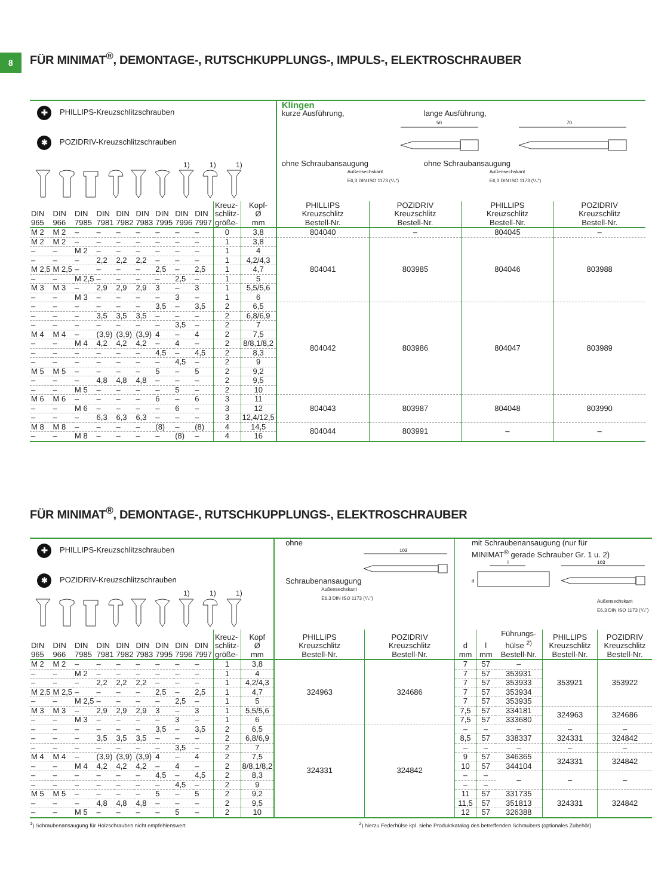8
FÜR MINIMAT<sup>®</sup>, DEMONTAGE-, RUTSCHKUPPLUNGS-, IMPULS-, ELEKTROSCHRAUBER
| ✚ PHILLIPS-Kreuzschlitzschrauben ✱ POZIDRIV-Kreuzschlitzschrauben 1) 1) 1) | | | | | | | | | | | Klingen kurze Ausführung, ohne Schraubansaugung 50 Außensechskant E6,3 DIN ISO 1173 (¹/₄") lange Ausführung, ohne Schraubansaugung 70 Außensechskant E6,3 DIN ISO 1173 (¹/₄") | | | |
| --- | --- | --- | --- | --- | --- | --- | --- | --- | --- | --- | --- | --- | --- | --- |
| DIN 965 | DIN 966 | DIN 7985 | DIN 7981 | DIN 7982 | DIN 7983 | DIN 7995 | DIN 7996 | DIN 7997 | Kreuz- schlitz- größe- | Kopf- Ø mm | PHILLIPS Kreuzschlitz Bestell-Nr. | POZIDRIV Kreuzschlitz Bestell-Nr. | PHILLIPS Kreuzschlitz Bestell-Nr. | POZIDRIV Kreuzschlitz Bestell-Nr. |
| M 2 | M 2 | – | – | – | – | – | – | – | 0 | 3,8 | 804040 | – | 804045 | – |
| M 2 | M 2 | – | – | – | – | – | – | – | 1 | 3,8 | 804041 | 803985 | 804046 | 803988 |
| – | – | M 2 | – | – | – | – | – | – | 1 | 4 | | | | |
| – | – | – | 2,2 | 2,2 | 2,2 | – | – | – | 1 | 4,2/4,3 | | | | |
| M 2,5 | M 2,5 | – | – | – | – | 2,5 | – | 2,5 | 1 | 4,7 | | | | |
| – | – | M 2,5 | – | – | – | – | 2,5 | – | 1 | 5 | | | | |
| M 3 | M 3 | – | 2,9 | 2,9 | 2,9 | 3 | – | 3 | 1 | 5,5/5,6 | | | | |
| – | – | M 3 | – | – | – | – | 3 | – | 1 | 6 | | | | |
| – | – | – | – | – | – | 3,5 | – | 3,5 | 2 | 6,5 | 804042 | 803986 | 804047 | 803989 |
| – | – | – | 3,5 | 3,5 | 3,5 | – | – | – | 2 | 6,8/6,9 | | | | |
| – | – | – | – | – | – | – | 3,5 | – | 2 | 7 | | | | |
| M 4 | M 4 | – | (3,9) | (3,9) | (3,9) | 4 | – | 4 | 2 | 7,5 | | | | |
| – | – | M 4 | 4,2 | 4,2 | 4,2 | – | 4 | – | 2 | 8/8,1/8,2 | | | | |
| – | – | – | – | – | – | 4,5 | – | 4,5 | 2 | 8,3 | | | | |
| – | – | – | – | – | – | – | 4,5 | – | 2 | 9 | | | | |
| M 5 | M 5 | – | – | – | – | 5 | – | 5 | 2 | 9,2 | | | | |
| – | – | – | 4,8 | 4,8 | 4,8 | – | – | – | 2 | 9,5 | | | | |
| – | – | M 5 | – | – | – | – | 5 | – | 2 | 10 | | | | |
| M 6 | M 6 | – | – | – | – | 6 | – | 6 | 3 | 11 | 804043 | 803987 | 804048 | 803990 |
| – | – | M 6 | – | – | – | – | 6 | – | 3 | 12 | | | | |
| – | – | – | 6,3 | 6,3 | 6,3 | – | – | – | 3 | 12,4/12,5 | | | | |
| M 8 | M 8 | – | – | – | – | (8) | – | (8) | 4 | 14,5 | 804044 | 803991 | – | – |
| – | – | M 8 | – | – | – | – | (8) | – | 4 | 16 | | | | |
FÜR MINIMAT<sup>®</sup>, DEMONTAGE-, RUTSCHKUPPLUNGS-, ELEKTROSCHRAUBER
| ✚ PHILLIPS-Kreuzschlitzschrauben ✱ POZIDRIV-Kreuzschlitzschrauben 1) 1) 1) | | | | | | | | | | | ohne Schraubenansaugung 103 Außensechskant E6,3 DIN ISO 1173 (¹/₄") | | mit Schraubenansaugung (nur für MINIMAT<sup>®</sup> gerade Schrauber Gr. 1 u. 2) l d 103 Außensechskant E6,3 DIN ISO 1173 (¹/₄") | | | | |
| --- | --- | --- | --- | --- | --- | --- | --- | --- | --- | --- | --- | --- | --- | --- | --- | --- | --- |
| DIN 965 | DIN 966 | DIN 7985 | DIN 7981 | DIN 7982 | DIN 7983 | DIN 7995 | DIN 7996 | DIN 7997 | Kreuz- schlitz- größe- | Kopf Ø mm | PHILLIPS Kreuzschlitz Bestell-Nr. | POZIDRIV Kreuzschlitz Bestell-Nr. | d mm | l mm | Führungs- hülse <sup>2)</sup> Bestell-Nr. | PHILLIPS Kreuzschlitz Bestell-Nr. | POZIDRIV Kreuzschlitz Bestell-Nr. |
| M 2 | M 2 | – | – | – | – | – | – | – | 1 | 3,8 | 324963 | 324686 | 7 | 57 | – | 353921 | 353922 |
| – | – | M 2 | – | – | – | – | – | – | 1 | 4 | | | 7 | 57 | 353931 | | |
| – | – | – | 2,2 | 2,2 | 2,2 | – | – | – | 1 | 4,2/4,3 | | | 7 | 57 | 353933 | | |
| M 2,5 | M 2,5 | – | – | – | – | 2,5 | – | 2,5 | 1 | 4,7 | | | 7 | 57 | 353934 | | |
| – | – | M 2,5 | – | – | – | – | 2,5 | – | 1 | 5 | | | 7 | 57 | 353935 | | |
| M 3 | M 3 | – | 2,9 | 2,9 | 2,9 | 3 | – | 3 | 1 | 5,5/5,6 | | | 7,5 | 57 | 334181 | 324963 | 324686 |
| – | – | M 3 | – | – | – | – | 3 | – | 1 | 6 | | | 7,5 | 57 | 333680 | | |
| – | – | – | – | – | – | 3,5 | – | 3,5 | 2 | 6,5 | 324331 | 324842 | – | – | – | – | – |
| – | – | – | 3,5 | 3,5 | 3,5 | – | – | – | 2 | 6,8/6,9 | | | 8,5 | 57 | 338337 | 324331 | 324842 |
| – | – | – | – | – | – | – | 3,5 | – | 2 | 7 | | | – | – | – | – | – |
| M 4 | M 4 | – | (3,9) | (3,9) | (3,9) | 4 | – | 4 | 2 | 7,5 | | | 9 | 57 | 346365 | 324331 | 324842 |
| – | – | M 4 | 4,2 | 4,2 | 4,2 | – | 4 | – | 2 | 8/8,1/8,2 | | | 10 | 57 | 344104 | | |
| – | – | – | – | – | – | 4,5 | – | 4,5 | 2 | 8,3 | | | – | – | – | – | – |
| – | – | – | – | – | – | – | 4,5 | – | 2 | 9 | | | – | – | | | |
| M 5 | M 5 | – | – | – | – | 5 | – | 5 | 2 | 9,2 | | | 11 | 57 | 331735 | 324331 | 324842 |
| – | – | – | 4,8 | 4,8 | 4,8 | – | – | – | 2 | 9,5 | | | 11,5 | 57 | 351813 | | |
| – | – | M 5 | – | – | – | – | 5 | – | 2 | 10 | | | 12 | 57 | 326388 | | |
<sup>1</sup>) Schraubenansaugung für Holzschrauben nicht empfehlenswert <sup>2</sup>) hierzu Federhülse kpl. siehe Produktkatalog des betreffenden Schraubers (optionales Zubehör)